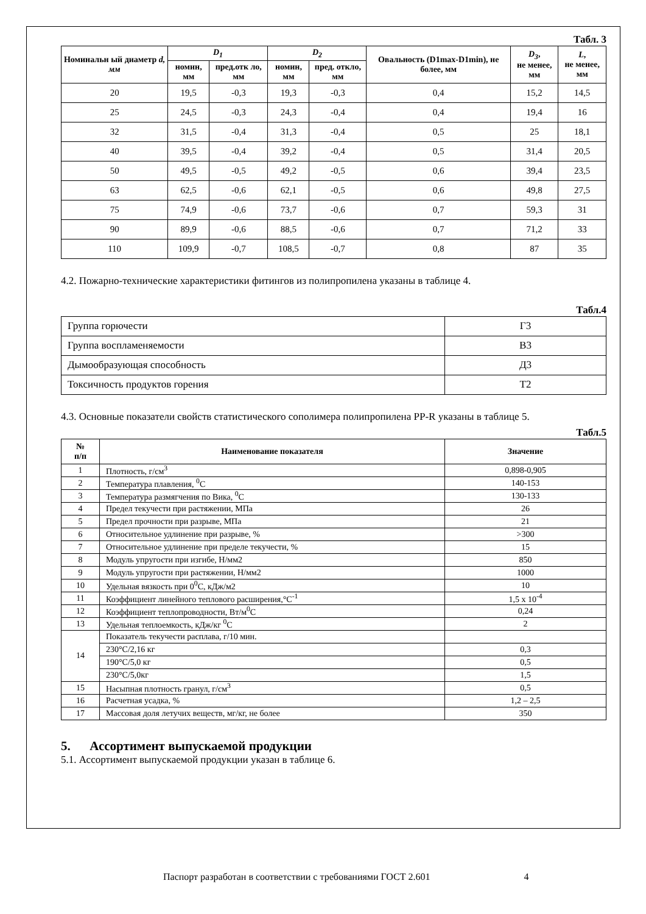Табл. 3
| Номинальн ый диаметр d, мм | D<sub>1</sub> | | D<sub>2</sub> | | Овальность (D1max-D1min), не более, мм | D<sub>3</sub> , не менее, мм | L , не менее, мм |
| --- | --- | --- | --- | --- | --- | --- | --- |
| | номин, мм | пред.отк ло, мм | номин, мм | пред. откло, мм | | | |
| 20 | 19,5 | -0,3 | 19,3 | -0,3 | 0,4 | 15,2 | 14,5 |
| 25 | 24,5 | -0,3 | 24,3 | -0,4 | 0,4 | 19,4 | 16 |
| 32 | 31,5 | -0,4 | 31,3 | -0,4 | 0,5 | 25 | 18,1 |
| 40 | 39,5 | -0,4 | 39,2 | -0,4 | 0,5 | 31,4 | 20,5 |
| 50 | 49,5 | -0,5 | 49,2 | -0,5 | 0,6 | 39,4 | 23,5 |
| 63 | 62,5 | -0,6 | 62,1 | -0,5 | 0,6 | 49,8 | 27,5 |
| 75 | 74,9 | -0,6 | 73,7 | -0,6 | 0,7 | 59,3 | 31 |
| 90 | 89,9 | -0,6 | 88,5 | -0,6 | 0,7 | 71,2 | 33 |
| 110 | 109,9 | -0,7 | 108,5 | -0,7 | 0,8 | 87 | 35 |
4.2. Пожарно-технические характеристики фитингов из полипропилена указаны в таблице 4.
Табл.4
| Группа горючести | Г3 |
| Группа воспламеняемости | В3 |
| Дымообразующая способность | Д3 |
| Токсичность продуктов горения | Т2 |
4.3. Основные показатели свойств статистического сополимера полипропилена PP-R указаны в таблице 5.
Табл.5
| № п/п | Наименование показателя | Значение |
| --- | --- | --- |
| 1 | Плотность, г/см<sup>3</sup> | 0,898-0,905 |
| 2 | Температура плавления, <sup>0</sup>С | 140-153 |
| 3 | Температура размягчения по Вика, <sup>0</sup>С | 130-133 |
| 4 | Предел текучести при растяжении, МПа | 26 |
| 5 | Предел прочности при разрыве, МПа | 21 |
| 6 | Относительное удлинение при разрыве, % | >300 |
| 7 | Относительное удлинение при пределе текучести, % | 15 |
| 8 | Модуль упругости при изгибе, Н/мм2 | 850 |
| 9 | Модуль упругости при растяжении, Н/мм2 | 1000 |
| 10 | Удельная вязкость при 0<sup>0</sup>С, кДж/м2 | 10 |
| 11 | Коэффициент линейного теплового расширения,°С<sup>-1</sup> | 1,5 x 10<sup>-4</sup> |
| 12 | Коэффициент теплопроводности, Вт/м<sup>0</sup>С | 0,24 |
| 13 | Удельная теплоемкость, кДж/кг <sup>0</sup>С | 2 |
| 14 | Показатель текучести расплава, г/10 мин. | |
| | 230°С/2,16 кг | 0,3 |
| | 190°С/5,0 кг | 0,5 |
| | 230°С/5,0кг | 1,5 |
| 15 | Насыпная плотность гранул, г/см<sup>3</sup> | 0,5 |
| 16 | Расчетная усадка, % | 1,2 – 2,5 |
| 17 | Массовая доля летучих веществ, мг/кг, не более | 350 |
5. Ассортимент выпускаемой продукции
5.1. Ассортимент выпускаемой продукции указан в таблице 6.
Паспорт разработан в соответствии с требованиями ГОСТ 2.601 4